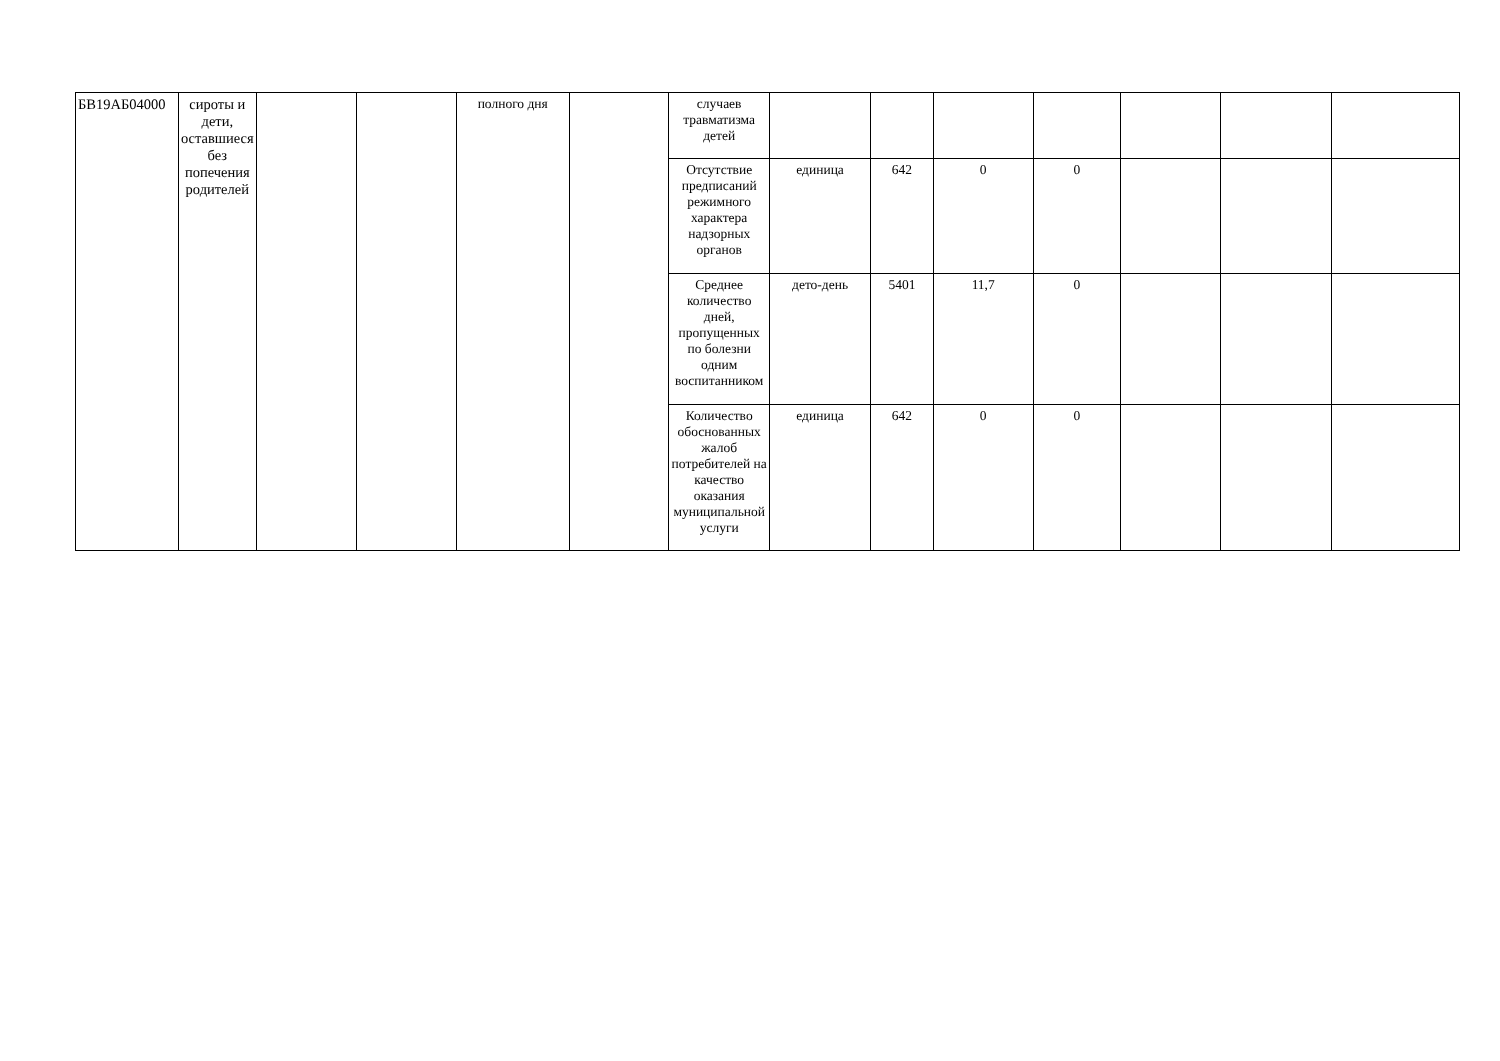| БВ19АБ04000 | сироты и дети, оставшиеся без попечения родителей | | | полного дня | | случаев травматизма детей | | | | | | | |
| | | | | | | Отсутствие предписаний режимного характера надзорных органов | единица | 642 | 0 | 0 | | | |
| | | | | | | Среднее количество дней, пропущенных по болезни одним воспитанником | дето-день | 5401 | 11,7 | 0 | | | |
| | | | | | | Количество обоснованных жалоб потребителей на качество оказания муниципальной услуги | единица | 642 | 0 | 0 | | | |